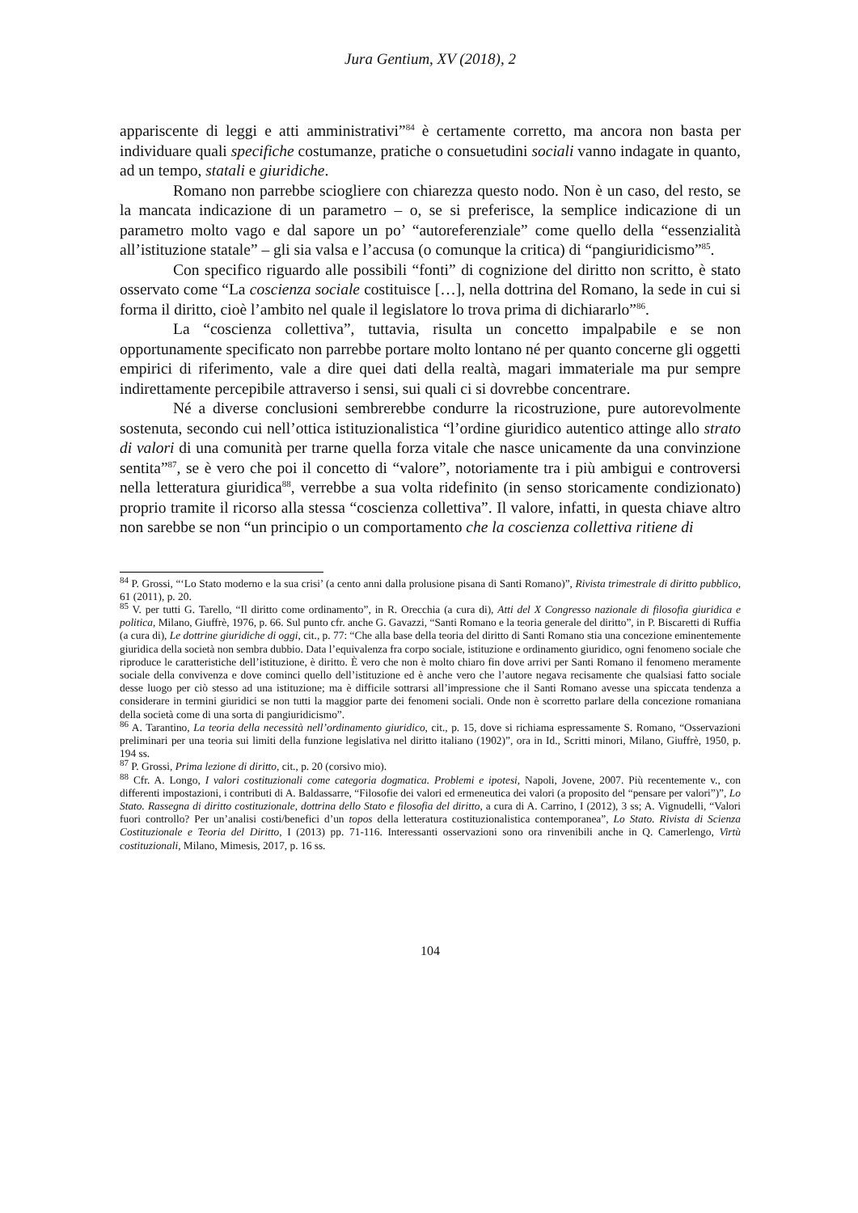Jura Gentium, XV (2018), 2
appariscente di leggi e atti amministrativi”<sup>84</sup> è certamente corretto, ma ancora non basta per individuare quali specifiche costumanze, pratiche o consuetudini sociali vanno indagate in quanto, ad un tempo, statali e giuridiche.
Romano non parrebbe sciogliere con chiarezza questo nodo. Non è un caso, del resto, se la mancata indicazione di un parametro – o, se si preferisce, la semplice indicazione di un parametro molto vago e dal sapore un po’ “autoreferenziale” come quello della “essenzialità all’istituzione statale” – gli sia valsa e l’accusa (o comunque la critica) di “pangiuridicismo”<sup>85</sup>.
Con specifico riguardo alle possibili “fonti” di cognizione del diritto non scritto, è stato osservato come “La coscienza sociale costituisce […], nella dottrina del Romano, la sede in cui si forma il diritto, cioè l’ambito nel quale il legislatore lo trova prima di dichiararlo”<sup>86</sup>.
La “coscienza collettiva”, tuttavia, risulta un concetto impalpabile e se non opportunamente specificato non parrebbe portare molto lontano né per quanto concerne gli oggetti empirici di riferimento, vale a dire quei dati della realtà, magari immateriale ma pur sempre indirettamente percepibile attraverso i sensi, sui quali ci si dovrebbe concentrare.
Né a diverse conclusioni sembrerebbe condurre la ricostruzione, pure autorevolmente sostenuta, secondo cui nell’ottica istituzionalistica “l’ordine giuridico autentico attinge allo strato di valori di una comunità per trarne quella forza vitale che nasce unicamente da una convinzione sentita”<sup>87</sup>, se è vero che poi il concetto di “valore”, notoriamente tra i più ambigui e controversi nella letteratura giuridica<sup>88</sup>, verrebbe a sua volta ridefinito (in senso storicamente condizionato) proprio tramite il ricorso alla stessa “coscienza collettiva”. Il valore, infatti, in questa chiave altro non sarebbe se non “un principio o un comportamento che la coscienza collettiva ritiene di
<sup>84</sup> P. Grossi, “‘Lo Stato moderno e la sua crisi’ (a cento anni dalla prolusione pisana di Santi Romano)”, Rivista trimestrale di diritto pubblico, 61 (2011), p. 20.
<sup>85</sup> V. per tutti G. Tarello, “Il diritto come ordinamento”, in R. Orecchia (a cura di), Atti del X Congresso nazionale di filosofia giuridica e politica, Milano, Giuffrè, 1976, p. 66. Sul punto cfr. anche G. Gavazzi, “Santi Romano e la teoria generale del diritto”, in P. Biscaretti di Ruffia (a cura di), Le dottrine giuridiche di oggi, cit., p. 77: “Che alla base della teoria del diritto di Santi Romano stia una concezione eminentemente giuridica della società non sembra dubbio. Data l’equivalenza fra corpo sociale, istituzione e ordinamento giuridico, ogni fenomeno sociale che riproduce le caratteristiche dell’istituzione, è diritto. È vero che non è molto chiaro fin dove arrivi per Santi Romano il fenomeno meramente sociale della convivenza e dove cominci quello dell’istituzione ed è anche vero che l’autore negava recisamente che qualsiasi fatto sociale desse luogo per ciò stesso ad una istituzione; ma è difficile sottrarsi all’impressione che il Santi Romano avesse una spiccata tendenza a considerare in termini giuridici se non tutti la maggior parte dei fenomeni sociali. Onde non è scorretto parlare della concezione romaniana della società come di una sorta di pangiuridicismo”.
<sup>86</sup> A. Tarantino, La teoria della necessità nell’ordinamento giuridico, cit., p. 15, dove si richiama espressamente S. Romano, “Osservazioni preliminari per una teoria sui limiti della funzione legislativa nel diritto italiano (1902)”, ora in Id., Scritti minori, Milano, Giuffrè, 1950, p. 194 ss.
<sup>87</sup> P. Grossi, Prima lezione di diritto, cit., p. 20 (corsivo mio).
<sup>88</sup> Cfr. A. Longo, I valori costituzionali come categoria dogmatica. Problemi e ipotesi, Napoli, Jovene, 2007. Più recentemente v., con differenti impostazioni, i contributi di A. Baldassarre, “Filosofie dei valori ed ermeneutica dei valori (a proposito del “pensare per valori”)”, Lo Stato. Rassegna di diritto costituzionale, dottrina dello Stato e filosofia del diritto, a cura di A. Carrino, I (2012), 3 ss; A. Vignudelli, “Valori fuori controllo? Per un’analisi costi/benefici d’un topos della letteratura costituzionalistica contemporanea”, Lo Stato. Rivista di Scienza Costituzionale e Teoria del Diritto, I (2013) pp. 71-116. Interessanti osservazioni sono ora rinvenibili anche in Q. Camerlengo, Virtù costituzionali, Milano, Mimesis, 2017, p. 16 ss.
104